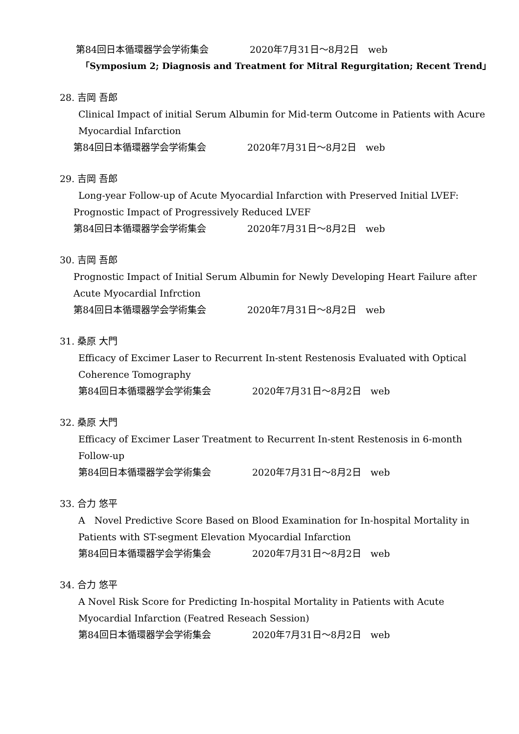第84回日本循環器学会学術集会 2020年7月31日〜8月2日　web
「Symposium 2; Diagnosis and Treatment for Mitral Regurgitation; Recent Trend」
28. 吉岡 吾郎
Clinical Impact of initial Serum Albumin for Mid-term Outcome in Patients with Acure
Myocardial Infarction
第84回日本循環器学会学術集会 2020年7月31日〜8月2日　web
29. 吉岡 吾郎
Long-year Follow-up of Acute Myocardial Infarction with Preserved Initial LVEF:
Prognostic Impact of Progressively Reduced LVEF
第84回日本循環器学会学術集会 2020年7月31日〜8月2日　web
30. 吉岡 吾郎
Prognostic Impact of Initial Serum Albumin for Newly Developing Heart Failure after
Acute Myocardial Infrction
第84回日本循環器学会学術集会 2020年7月31日〜8月2日　web
31. 桑原 大門
Efficacy of Excimer Laser to Recurrent In-stent Restenosis Evaluated with Optical
Coherence Tomography
第84回日本循環器学会学術集会 2020年7月31日〜8月2日　web
32. 桑原 大門
Efficacy of Excimer Laser Treatment to Recurrent In-stent Restenosis in 6-month
Follow-up
第84回日本循環器学会学術集会 2020年7月31日〜8月2日　web
33. 合力 悠平
A　Novel Predictive Score Based on Blood Examination for In-hospital Mortality in
Patients with ST-segment Elevation Myocardial Infarction
第84回日本循環器学会学術集会 2020年7月31日〜8月2日　web
34. 合力 悠平
A Novel Risk Score for Predicting In-hospital Mortality in Patients with Acute
Myocardial Infarction (Featred Reseach Session)
第84回日本循環器学会学術集会 2020年7月31日〜8月2日　web